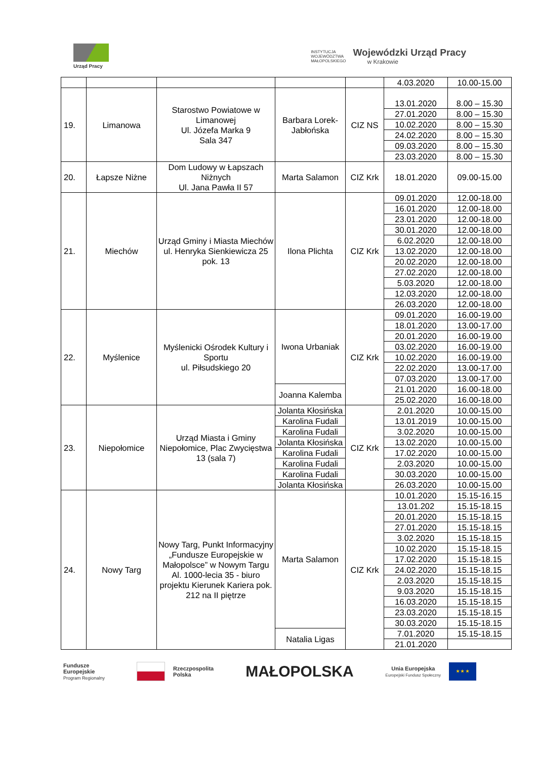Urząd Pracy
INSTYTUCJA
WOJEWÓDZTWA
MAŁOPOLSKIEGO
Wojewódzki Urząd Pracy
w Krakowie
| | | | | | 4.03.2020 | 10.00-15.00 |
| 19. | Limanowa | Starostwo Powiatowe w Limanowej Ul. Józefa Marka 9 Sala 347 | Barbara Lorek-Jabłońska | CIZ NS | 13.01.2020 | 8.00 – 15.30 |
| | | | | | 27.01.2020 | 8.00 – 15.30 |
| | | | | | 10.02.2020 | 8.00 – 15.30 |
| | | | | | 24.02.2020 | 8.00 – 15.30 |
| | | | | | 09.03.2020 | 8.00 – 15.30 |
| | | | | | 23.03.2020 | 8.00 – 15.30 |
| 20. | Łapsze Niżne | Dom Ludowy w Łapszach Niżnych Ul. Jana Pawła II 57 | Marta Salamon | CIZ Krk | 18.01.2020 | 09.00-15.00 |
| 21. | Miechów | Urząd Gminy i Miasta Miechów ul. Henryka Sienkiewicza 25 pok. 13 | Ilona Plichta | CIZ Krk | 09.01.2020 | 12.00-18.00 |
| | | | | | 16.01.2020 | 12.00-18.00 |
| | | | | | 23.01.2020 | 12.00-18.00 |
| | | | | | 30.01.2020 | 12.00-18.00 |
| | | | | | 6.02.2020 | 12.00-18.00 |
| | | | | | 13.02.2020 | 12.00-18.00 |
| | | | | | 20.02.2020 | 12.00-18.00 |
| | | | | | 27.02.2020 | 12.00-18.00 |
| | | | | | 5.03.2020 | 12.00-18.00 |
| | | | | | 12.03.2020 | 12.00-18.00 |
| | | | | | 26.03.2020 | 12.00-18.00 |
| 22. | Myślenice | Myślenicki Ośrodek Kultury i Sportu ul. Piłsudskiego 20 | Iwona Urbaniak | CIZ Krk | 09.01.2020 | 16.00-19.00 |
| | | | | | 18.01.2020 | 13.00-17.00 |
| | | | | | 20.01.2020 | 16.00-19.00 |
| | | | | | 03.02.2020 | 16.00-19.00 |
| | | | | | 10.02.2020 | 16.00-19.00 |
| | | | | | 22.02.2020 | 13.00-17.00 |
| | | | | | 07.03.2020 | 13.00-17.00 |
| | | | Joanna Kalemba | | 21.01.2020 | 16.00-18.00 |
| | | | | | 25.02.2020 | 16.00-18.00 |
| 23. | Niepołomice | Urząd Miasta i Gminy Niepołomice, Plac Zwycięstwa 13 (sala 7) | Jolanta Kłosińska | CIZ Krk | 2.01.2020 | 10.00-15.00 |
| | | | Karolina Fudali | | 13.01.2019 | 10.00-15.00 |
| | | | Karolina Fudali | | 3.02.2020 | 10.00-15.00 |
| | | | Jolanta Kłosińska | | 13.02.2020 | 10.00-15.00 |
| | | | Karolina Fudali | | 17.02.2020 | 10.00-15.00 |
| | | | Karolina Fudali | | 2.03.2020 | 10.00-15.00 |
| | | | Karolina Fudali | | 30.03.2020 | 10.00-15.00 |
| | | | Jolanta Kłosińska | | 26.03.2020 | 10.00-15.00 |
| 24. | Nowy Targ | Nowy Targ, Punkt Informacyjny „Fundusze Europejskie w Małopolsce” w Nowym Targu Al. 1000-lecia 35 - biuro projektu Kierunek Kariera pok. 212 na II piętrze | Marta Salamon | CIZ Krk | 10.01.2020 | 15.15-16.15 |
| | | | | | 13.01.202 | 15.15-18.15 |
| | | | | | 20.01.2020 | 15.15-18.15 |
| | | | | | 27.01.2020 | 15.15-18.15 |
| | | | | | 3.02.2020 | 15.15-18.15 |
| | | | | | 10.02.2020 | 15.15-18.15 |
| | | | | | 17.02.2020 | 15.15-18.15 |
| | | | | | 24.02.2020 | 15.15-18.15 |
| | | | | | 2.03.2020 | 15.15-18.15 |
| | | | | | 9.03.2020 | 15.15-18.15 |
| | | | | | 16.03.2020 | 15.15-18.15 |
| | | | | | 23.03.2020 | 15.15-18.15 |
| | | | | | 30.03.2020 | 15.15-18.15 |
| | | | Natalia Ligas | | 7.01.2020 | 15.15-18.15 |
| | | | | | 21.01.2020 | |
Fundusze
Europejskie
Program Regionalny
Rzeczpospolita
Polska
MAŁOPOLSKA
Unia Europejska
Europejski Fundusz Społeczny
★ ★ ★